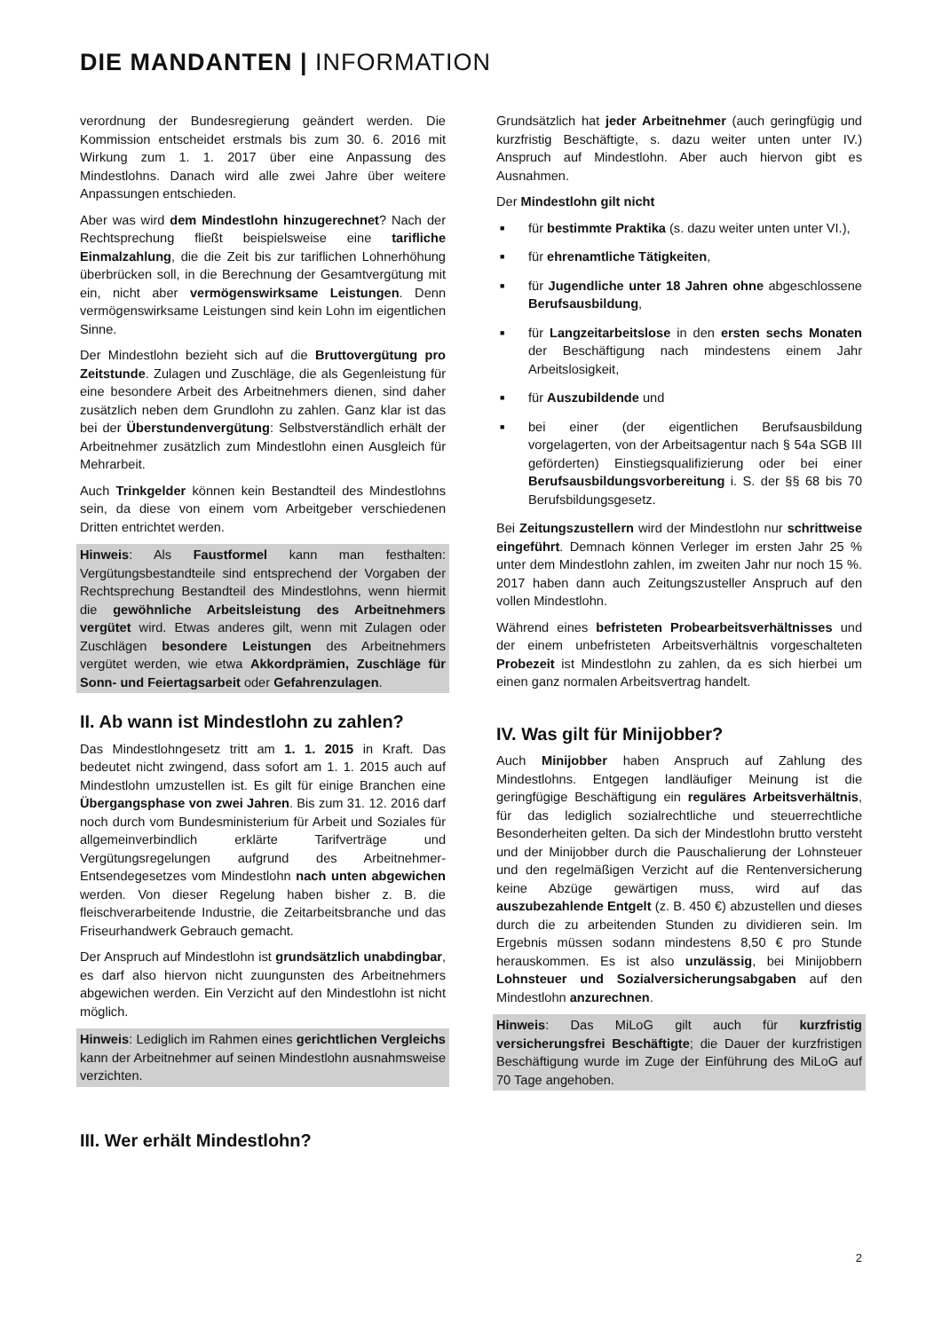DIE MANDANTEN | INFORMATION
verordnung der Bundesregierung geändert werden. Die Kommission entscheidet erstmals bis zum 30. 6. 2016 mit Wirkung zum 1. 1. 2017 über eine Anpassung des Mindestlohns. Danach wird alle zwei Jahre über weitere Anpassungen entschieden.
Aber was wird dem Mindestlohn hinzugerechnet? Nach der Rechtsprechung fließt beispielsweise eine tarifliche Einmalzahlung, die die Zeit bis zur tariflichen Lohnerhöhung überbrücken soll, in die Berechnung der Gesamtvergütung mit ein, nicht aber vermögenswirksame Leistungen. Denn vermögenswirksame Leistungen sind kein Lohn im eigentlichen Sinne.
Der Mindestlohn bezieht sich auf die Bruttovergütung pro Zeitstunde. Zulagen und Zuschläge, die als Gegenleistung für eine besondere Arbeit des Arbeitnehmers dienen, sind daher zusätzlich neben dem Grundlohn zu zahlen. Ganz klar ist das bei der Überstundenvergütung: Selbstverständlich erhält der Arbeitnehmer zusätzlich zum Mindestlohn einen Ausgleich für Mehrarbeit.
Auch Trinkgelder können kein Bestandteil des Mindestlohns sein, da diese von einem vom Arbeitgeber verschiedenen Dritten entrichtet werden.
Hinweis: Als Faustformel kann man festhalten: Vergütungsbestandteile sind entsprechend der Vorgaben der Rechtsprechung Bestandteil des Mindestlohns, wenn hiermit die gewöhnliche Arbeitsleistung des Arbeitnehmers vergütet wird. Etwas anderes gilt, wenn mit Zulagen oder Zuschlägen besondere Leistungen des Arbeitnehmers vergütet werden, wie etwa Akkordprämien, Zuschläge für Sonn- und Feiertagsarbeit oder Gefahrenzulagen.
II. Ab wann ist Mindestlohn zu zahlen?
Das Mindestlohngesetz tritt am 1. 1. 2015 in Kraft. Das bedeutet nicht zwingend, dass sofort am 1. 1. 2015 auch auf Mindestlohn umzustellen ist. Es gilt für einige Branchen eine Übergangsphase von zwei Jahren. Bis zum 31. 12. 2016 darf noch durch vom Bundesministerium für Arbeit und Soziales für allgemeinverbindlich erklärte Tarifverträge und Vergütungsregelungen aufgrund des Arbeitnehmer-Entsendegesetzes vom Mindestlohn nach unten abgewichen werden. Von dieser Regelung haben bisher z. B. die fleischverarbeitende Industrie, die Zeitarbeitsbranche und das Friseurhandwerk Gebrauch gemacht.
Der Anspruch auf Mindestlohn ist grundsätzlich unabdingbar, es darf also hiervon nicht zuungunsten des Arbeitnehmers abgewichen werden. Ein Verzicht auf den Mindestlohn ist nicht möglich.
Hinweis: Lediglich im Rahmen eines gerichtlichen Vergleichs kann der Arbeitnehmer auf seinen Mindestlohn ausnahmsweise verzichten.
III. Wer erhält Mindestlohn?
Grundsätzlich hat jeder Arbeitnehmer (auch geringfügig und kurzfristig Beschäftigte, s. dazu weiter unten unter IV.) Anspruch auf Mindestlohn. Aber auch hiervon gibt es Ausnahmen.
Der Mindestlohn gilt nicht
■ für bestimmte Praktika (s. dazu weiter unten unter VI.),
■ für ehrenamtliche Tätigkeiten,
■ für Jugendliche unter 18 Jahren ohne abgeschlossene Berufsausbildung,
■ für Langzeitarbeitslose in den ersten sechs Monaten der Beschäftigung nach mindestens einem Jahr Arbeitslosigkeit,
■ für Auszubildende und
■ bei einer (der eigentlichen Berufsausbildung vorgelagerten, von der Arbeitsagentur nach § 54a SGB III geförderten) Einstiegsqualifizierung oder bei einer Berufsausbildungsvorbereitung i. S. der §§ 68 bis 70 Berufsbildungsgesetz.
Bei Zeitungszustellern wird der Mindestlohn nur schrittweise eingeführt. Demnach können Verleger im ersten Jahr 25 % unter dem Mindestlohn zahlen, im zweiten Jahr nur noch 15 %. 2017 haben dann auch Zeitungszusteller Anspruch auf den vollen Mindestlohn.
Während eines befristeten Probearbeitsverhältnisses und der einem unbefristeten Arbeitsverhältnis vorgeschalteten Probezeit ist Mindestlohn zu zahlen, da es sich hierbei um einen ganz normalen Arbeitsvertrag handelt.
IV. Was gilt für Minijobber?
Auch Minijobber haben Anspruch auf Zahlung des Mindestlohns. Entgegen landläufiger Meinung ist die geringfügige Beschäftigung ein reguläres Arbeitsverhältnis, für das lediglich sozialrechtliche und steuerrechtliche Besonderheiten gelten. Da sich der Mindestlohn brutto versteht und der Minijobber durch die Pauschalierung der Lohnsteuer und den regelmäßigen Verzicht auf die Rentenversicherung keine Abzüge gewärtigen muss, wird auf das auszubezahlende Entgelt (z. B. 450 €) abzustellen und dieses durch die zu arbeitenden Stunden zu dividieren sein. Im Ergebnis müssen sodann mindestens 8,50 € pro Stunde herauskommen. Es ist also unzulässig, bei Minijobbern Lohnsteuer und Sozialversicherungsabgaben auf den Mindestlohn anzurechnen.
Hinweis: Das MiLoG gilt auch für kurzfristig versicherungsfrei Beschäftigte; die Dauer der kurzfristigen Beschäftigung wurde im Zuge der Einführung des MiLoG auf 70 Tage angehoben.
2